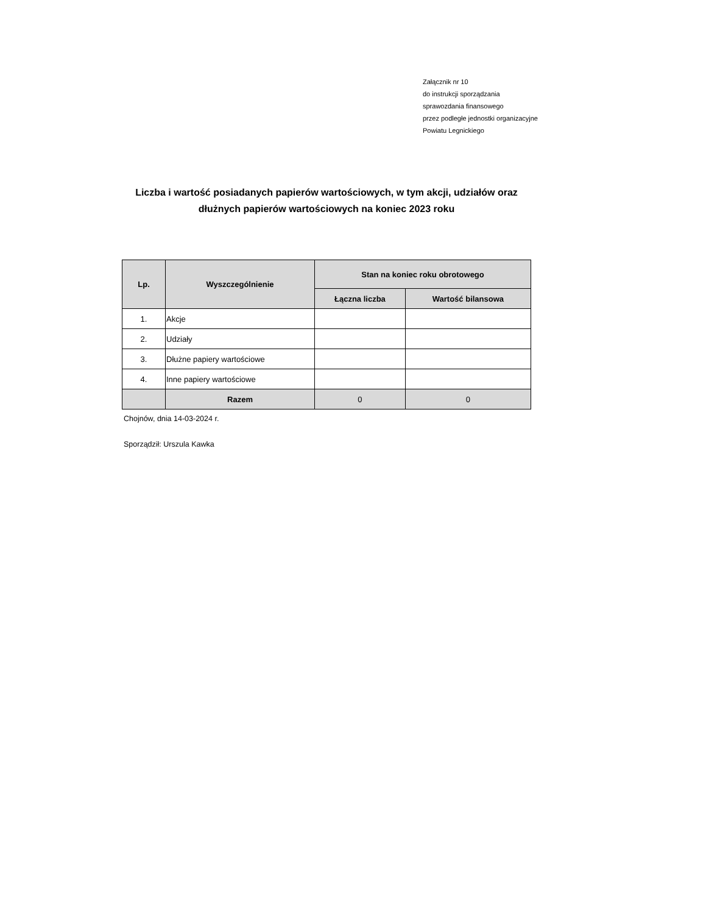Załącznik nr 10
do instrukcji sporządzania
sprawozdania finansowego
przez podległe jednostki organizacyjne
Powiatu Legnickiego
Liczba i wartość posiadanych papierów wartościowych, w tym akcji, udziałów oraz dłużnych papierów wartościowych na koniec 2023 roku
| Lp. | Wyszczególnienie | Stan na koniec roku obrotowego | |
| --- | --- | --- | --- |
| | | Łączna liczba | Wartość bilansowa |
| 1. | Akcje | | |
| 2. | Udziały | | |
| 3. | Dłużne papiery wartościowe | | |
| 4. | Inne papiery wartościowe | | |
| | Razem | 0 | 0 |
Chojnów, dnia 14-03-2024 r.
Sporządził: Urszula Kawka